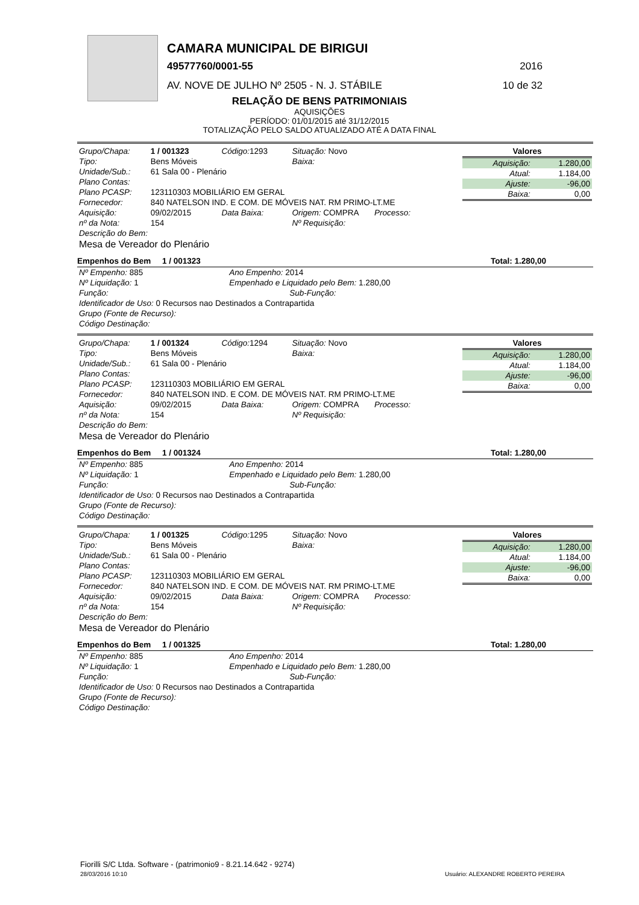CAMARA MUNICIPAL DE BIRIGUI
49577760/0001-55 2016
AV. NOVE DE JULHO Nº 2505 - N. J. STÁBILE
10 de 32
RELAÇÃO DE BENS PATRIMONIAIS
AQUISIÇÕES
PERÍODO: 01/01/2015 até 31/12/2015
TOTALIZAÇÃO PELO SALDO ATUALIZADO ATÉ A DATA FINAL
| Grupo/Chapa: | 1 / 001323 | Código: 1293 | Situação: Novo |
| Tipo: | Bens Móveis | | Baixa: |
| Unidade/Sub.: | 61 Sala 00 - Plenário | | |
| Plano Contas: | | | |
| Plano PCASP: | 123110303 MOBILIÁRIO EM GERAL | | |
| Fornecedor: | 840 NATELSON IND. E COM. DE MÓVEIS NAT. RM PRIMO-LT.ME | | |
| Aquisição: | 09/02/2015 | Data Baixa: | Origem: COMPRA Processo: |
| nº da Nota: | 154 | | Nº Requisição: |
| Descrição do Bem: | | | |
| Mesa de Vereador do Plenário | | | |
| Valores | |
| --- | --- |
| Aquisição: | 1.280,00 |
| Atual: | 1.184,00 |
| Ajuste: | -96,00 |
| Baixa: | 0,00 |
Empenhos do Bem 1 / 001323 Total: 1.280,00
| Nº Empenho: 885 | Ano Empenho: 2014 |
| Nº Liquidação: 1 | Empenhado e Liquidado pelo Bem: 1.280,00 |
| Função: | Sub-Função: |
| Identificador de Uso: 0 Recursos nao Destinados a Contrapartida | |
| Grupo (Fonte de Recurso): | |
| Código Destinação: | |
| Grupo/Chapa: | 1 / 001324 | Código: 1294 | Situação: Novo |
| Tipo: | Bens Móveis | | Baixa: |
| Unidade/Sub.: | 61 Sala 00 - Plenário | | |
| Plano Contas: | | | |
| Plano PCASP: | 123110303 MOBILIÁRIO EM GERAL | | |
| Fornecedor: | 840 NATELSON IND. E COM. DE MÓVEIS NAT. RM PRIMO-LT.ME | | |
| Aquisição: | 09/02/2015 | Data Baixa: | Origem: COMPRA Processo: |
| nº da Nota: | 154 | | Nº Requisição: |
| Descrição do Bem: | | | |
| Mesa de Vereador do Plenário | | | |
| Valores | |
| --- | --- |
| Aquisição: | 1.280,00 |
| Atual: | 1.184,00 |
| Ajuste: | -96,00 |
| Baixa: | 0,00 |
Empenhos do Bem 1 / 001324 Total: 1.280,00
| Nº Empenho: 885 | Ano Empenho: 2014 |
| Nº Liquidação: 1 | Empenhado e Liquidado pelo Bem: 1.280,00 |
| Função: | Sub-Função: |
| Identificador de Uso: 0 Recursos nao Destinados a Contrapartida | |
| Grupo (Fonte de Recurso): | |
| Código Destinação: | |
| Grupo/Chapa: | 1 / 001325 | Código: 1295 | Situação: Novo |
| Tipo: | Bens Móveis | | Baixa: |
| Unidade/Sub.: | 61 Sala 00 - Plenário | | |
| Plano Contas: | | | |
| Plano PCASP: | 123110303 MOBILIÁRIO EM GERAL | | |
| Fornecedor: | 840 NATELSON IND. E COM. DE MÓVEIS NAT. RM PRIMO-LT.ME | | |
| Aquisição: | 09/02/2015 | Data Baixa: | Origem: COMPRA Processo: |
| nº da Nota: | 154 | | Nº Requisição: |
| Descrição do Bem: | | | |
| Mesa de Vereador do Plenário | | | |
| Valores | |
| --- | --- |
| Aquisição: | 1.280,00 |
| Atual: | 1.184,00 |
| Ajuste: | -96,00 |
| Baixa: | 0,00 |
Empenhos do Bem 1 / 001325 Total: 1.280,00
| Nº Empenho: 885 | Ano Empenho: 2014 |
| Nº Liquidação: 1 | Empenhado e Liquidado pelo Bem: 1.280,00 |
| Função: | Sub-Função: |
| Identificador de Uso: 0 Recursos nao Destinados a Contrapartida | |
| Grupo (Fonte de Recurso): | |
| Código Destinação: | |
Fiorilli S/C Ltda. Software - (patrimonio9 - 8.21.14.642 - 9274)
28/03/2016 10:10
Usuário: ALEXANDRE ROBERTO PEREIRA